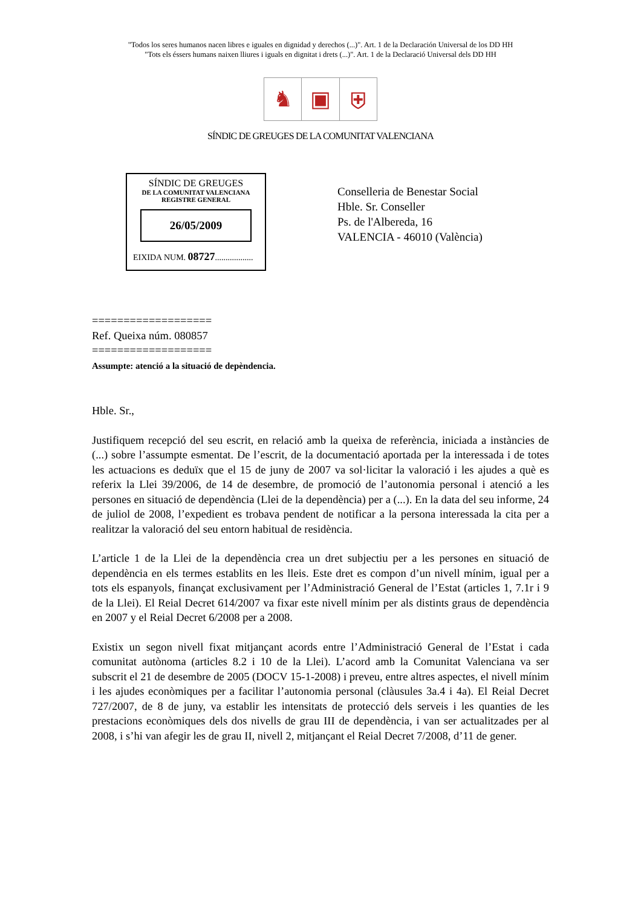"Todos los seres humanos nacen libres e iguales en dignidad y derechos (...)". Art. 1 de la Declaración Universal de los DD HH
"Tots els éssers humans naixen lliures i iguals en dignitat i drets (...)". Art. 1 de la Declaració Universal dels DD HH
♞ ▣ ⛨
SÍNDIC DE GREUGES DE LA COMUNITAT VALENCIANA
SÍNDIC DE GREUGES
DE LA COMUNITAT VALENCIANA
REGISTRE GENERAL
26/05/2009
EIXIDA NUM. 08727..................
Conselleria de Benestar Social
Hble. Sr. Conseller
Ps. de l'Albereda, 16
VALENCIA - 46010 (València)
===================
Ref. Queixa núm. 080857
===================
Assumpte: atenció a la situació de depèndencia.
Hble. Sr.,
Justifiquem recepció del seu escrit, en relació amb la queixa de referència, iniciada a instàncies de (...) sobre l’assumpte esmentat. De l’escrit, de la documentació aportada per la interessada i de totes les actuacions es deduïx que el 15 de juny de 2007 va sol·licitar la valoració i les ajudes a què es referix la Llei 39/2006, de 14 de desembre, de promoció de l’autonomia personal i atenció a les persones en situació de dependència (Llei de la dependència) per a (...). En la data del seu informe, 24 de juliol de 2008, l’expedient es trobava pendent de notificar a la persona interessada la cita per a realitzar la valoració del seu entorn habitual de residència.
L’article 1 de la Llei de la dependència crea un dret subjectiu per a les persones en situació de dependència en els termes establits en les lleis. Este dret es compon d’un nivell mínim, igual per a tots els espanyols, finançat exclusivament per l’Administració General de l’Estat (articles 1, 7.1r i 9 de la Llei). El Reial Decret 614/2007 va fixar este nivell mínim per als distints graus de dependència en 2007 y el Reial Decret 6/2008 per a 2008.
Existix un segon nivell fixat mitjançant acords entre l’Administració General de l’Estat i cada comunitat autònoma (articles 8.2 i 10 de la Llei). L’acord amb la Comunitat Valenciana va ser subscrit el 21 de desembre de 2005 (DOCV 15-1-2008) i preveu, entre altres aspectes, el nivell mínim i les ajudes econòmiques per a facilitar l’autonomia personal (clàusules 3a.4 i 4a). El Reial Decret 727/2007, de 8 de juny, va establir les intensitats de protecció dels serveis i les quanties de les prestacions econòmiques dels dos nivells de grau III de dependència, i van ser actualitzades per al 2008, i s’hi van afegir les de grau II, nivell 2, mitjançant el Reial Decret 7/2008, d’11 de gener.